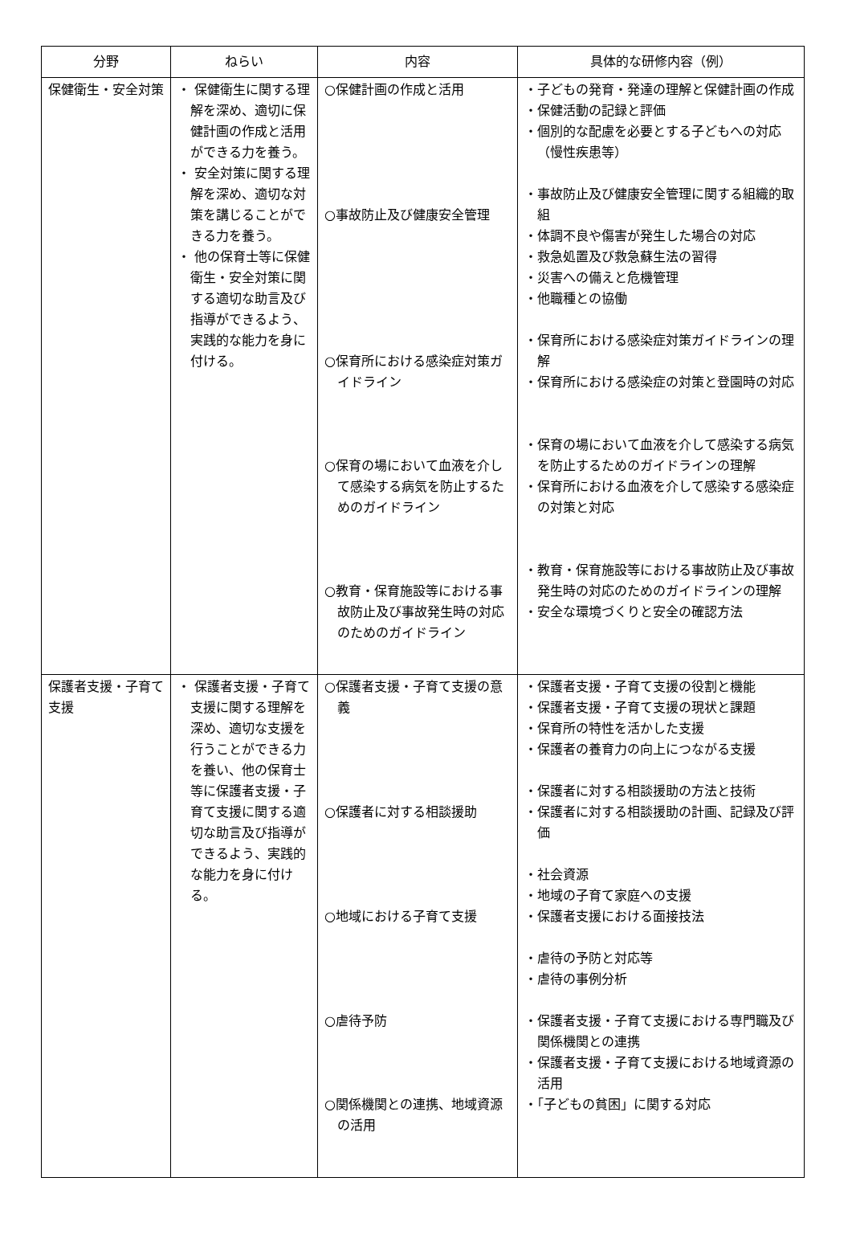| 分野 | ねらい | 内容 | 具体的な研修内容（例） |
| --- | --- | --- | --- |
| 保健衛生・安全対策 | ・ 保健衛生に関する理解を深め、適切に保健計画の作成と活用ができる力を養う。 ・ 安全対策に関する理解を深め、適切な対策を講じることができる力を養う。 ・ 他の保育士等に保健衛生・安全対策に関する適切な助言及び指導ができるよう、実践的な能力を身に付ける。 | ○保健計画の作成と活用 ○事故防止及び健康安全管理 ○保育所における感染症対策ガイドライン ○保育の場において血液を介して感染する病気を防止するためのガイドライン ○教育・保育施設等における事故防止及び事故発生時の対応のためのガイドライン | ・子どもの発育・発達の理解と保健計画の作成 ・保健活動の記録と評価 ・個別的な配慮を必要とする子どもへの対応（慢性疾患等） ・事故防止及び健康安全管理に関する組織的取組 ・体調不良や傷害が発生した場合の対応 ・救急処置及び救急蘇生法の習得 ・災害への備えと危機管理 ・他職種との協働 ・保育所における感染症対策ガイドラインの理解 ・保育所における感染症の対策と登園時の対応 ・保育の場において血液を介して感染する病気を防止するためのガイドラインの理解 ・保育所における血液を介して感染する感染症の対策と対応 ・教育・保育施設等における事故防止及び事故発生時の対応のためのガイドラインの理解 ・安全な環境づくりと安全の確認方法 |
| 保護者支援・子育て支援 | ・ 保護者支援・子育て支援に関する理解を深め、適切な支援を行うことができる力を養い、他の保育士等に保護者支援・子育て支援に関する適切な助言及び指導ができるよう、実践的な能力を身に付ける。 | ○保護者支援・子育て支援の意義 ○保護者に対する相談援助 ○地域における子育て支援 ○虐待予防 ○関係機関との連携、地域資源の活用 | ・保護者支援・子育て支援の役割と機能 ・保護者支援・子育て支援の現状と課題 ・保育所の特性を活かした支援 ・保護者の養育力の向上につながる支援 ・保護者に対する相談援助の方法と技術 ・保護者に対する相談援助の計画、記録及び評価 ・社会資源 ・地域の子育て家庭への支援 ・保護者支援における面接技法 ・虐待の予防と対応等 ・虐待の事例分析 ・保護者支援・子育て支援における専門職及び関係機関との連携 ・保護者支援・子育て支援における地域資源の活用 ・「子どもの貧困」に関する対応 |